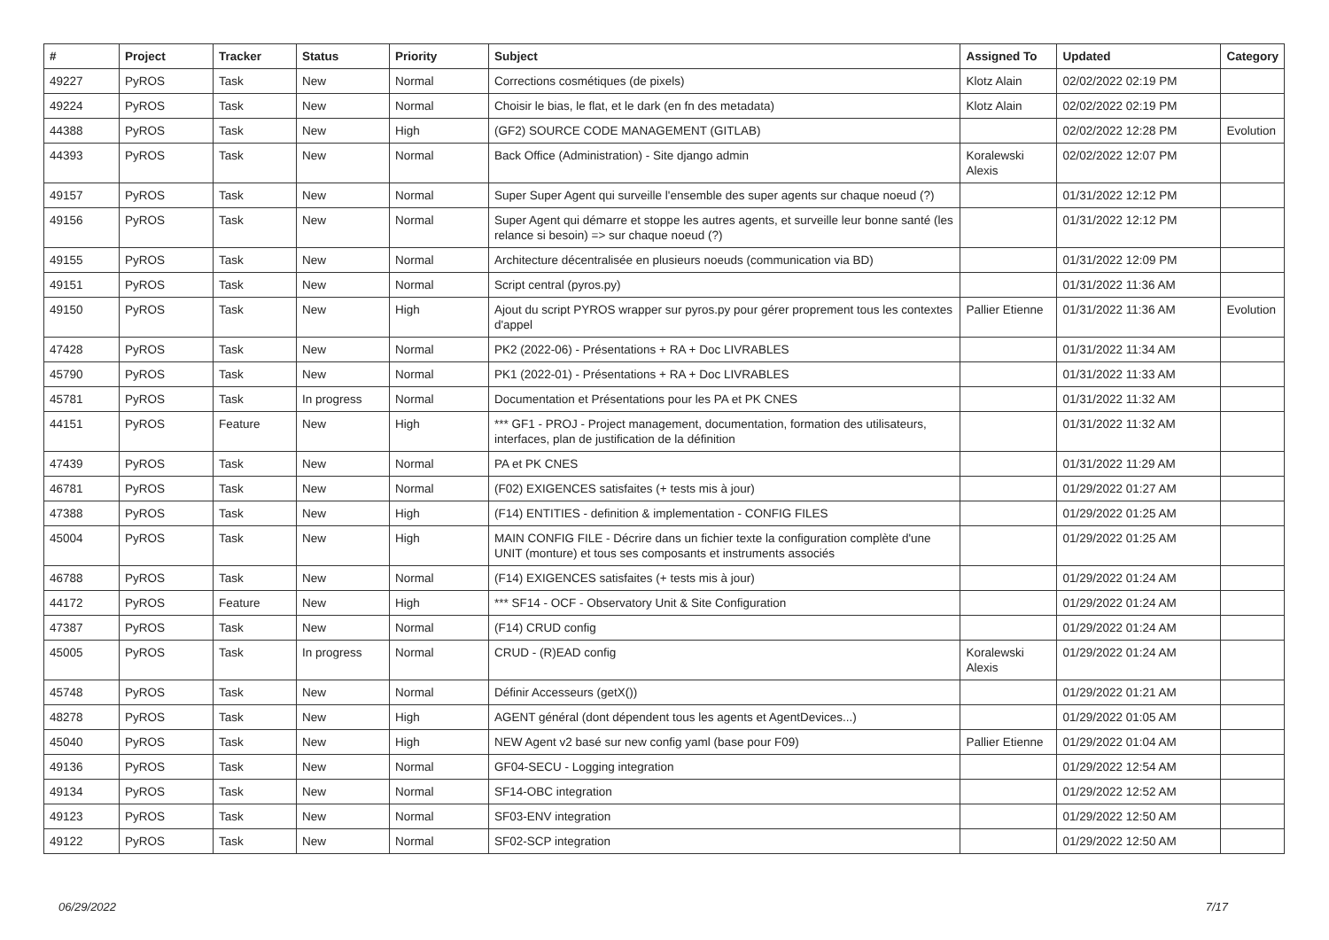| # | Project | Tracker | Status | Priority | Subject | Assigned To | Updated | Category |
| --- | --- | --- | --- | --- | --- | --- | --- | --- |
| 49227 | PyROS | Task | New | Normal | Corrections cosmétiques (de pixels) | Klotz Alain | 02/02/2022 02:19 PM | |
| 49224 | PyROS | Task | New | Normal | Choisir le bias, le flat, et le dark (en fn des metadata) | Klotz Alain | 02/02/2022 02:19 PM | |
| 44388 | PyROS | Task | New | High | (GF2) SOURCE CODE MANAGEMENT (GITLAB) | | 02/02/2022 12:28 PM | Evolution |
| 44393 | PyROS | Task | New | Normal | Back Office (Administration) - Site django admin | Koralewski Alexis | 02/02/2022 12:07 PM | |
| 49157 | PyROS | Task | New | Normal | Super Super Agent qui surveille l'ensemble des super agents sur chaque noeud (?) | | 01/31/2022 12:12 PM | |
| 49156 | PyROS | Task | New | Normal | Super Agent qui démarre et stoppe les autres agents, et surveille leur bonne santé (les relance si besoin) => sur chaque noeud (?) | | 01/31/2022 12:12 PM | |
| 49155 | PyROS | Task | New | Normal | Architecture décentralisée en plusieurs noeuds (communication via BD) | | 01/31/2022 12:09 PM | |
| 49151 | PyROS | Task | New | Normal | Script central (pyros.py) | | 01/31/2022 11:36 AM | |
| 49150 | PyROS | Task | New | High | Ajout du script PYROS wrapper sur pyros.py pour gérer proprement tous les contextes d'appel | Pallier Etienne | 01/31/2022 11:36 AM | Evolution |
| 47428 | PyROS | Task | New | Normal | PK2 (2022-06) - Présentations + RA + Doc LIVRABLES | | 01/31/2022 11:34 AM | |
| 45790 | PyROS | Task | New | Normal | PK1 (2022-01) - Présentations + RA + Doc LIVRABLES | | 01/31/2022 11:33 AM | |
| 45781 | PyROS | Task | In progress | Normal | Documentation et Présentations pour les PA et PK CNES | | 01/31/2022 11:32 AM | |
| 44151 | PyROS | Feature | New | High | *** GF1 - PROJ - Project management, documentation, formation des utilisateurs, interfaces, plan de justification de la définition | | 01/31/2022 11:32 AM | |
| 47439 | PyROS | Task | New | Normal | PA et PK CNES | | 01/31/2022 11:29 AM | |
| 46781 | PyROS | Task | New | Normal | (F02) EXIGENCES satisfaites (+ tests mis à jour) | | 01/29/2022 01:27 AM | |
| 47388 | PyROS | Task | New | High | (F14) ENTITIES - definition & implementation - CONFIG FILES | | 01/29/2022 01:25 AM | |
| 45004 | PyROS | Task | New | High | MAIN CONFIG FILE - Décrire dans un fichier texte la configuration complète d'une UNIT (monture) et tous ses composants et instruments associés | | 01/29/2022 01:25 AM | |
| 46788 | PyROS | Task | New | Normal | (F14) EXIGENCES satisfaites (+ tests mis à jour) | | 01/29/2022 01:24 AM | |
| 44172 | PyROS | Feature | New | High | *** SF14 - OCF - Observatory Unit & Site Configuration | | 01/29/2022 01:24 AM | |
| 47387 | PyROS | Task | New | Normal | (F14) CRUD config | | 01/29/2022 01:24 AM | |
| 45005 | PyROS | Task | In progress | Normal | CRUD - (R)EAD config | Koralewski Alexis | 01/29/2022 01:24 AM | |
| 45748 | PyROS | Task | New | Normal | Définir Accesseurs (getX()) | | 01/29/2022 01:21 AM | |
| 48278 | PyROS | Task | New | High | AGENT général (dont dépendent tous les agents et AgentDevices...) | | 01/29/2022 01:05 AM | |
| 45040 | PyROS | Task | New | High | NEW Agent v2 basé sur new config yaml (base pour F09) | Pallier Etienne | 01/29/2022 01:04 AM | |
| 49136 | PyROS | Task | New | Normal | GF04-SECU - Logging integration | | 01/29/2022 12:54 AM | |
| 49134 | PyROS | Task | New | Normal | SF14-OBC integration | | 01/29/2022 12:52 AM | |
| 49123 | PyROS | Task | New | Normal | SF03-ENV integration | | 01/29/2022 12:50 AM | |
| 49122 | PyROS | Task | New | Normal | SF02-SCP integration | | 01/29/2022 12:50 AM | |
06/29/2022 7/17